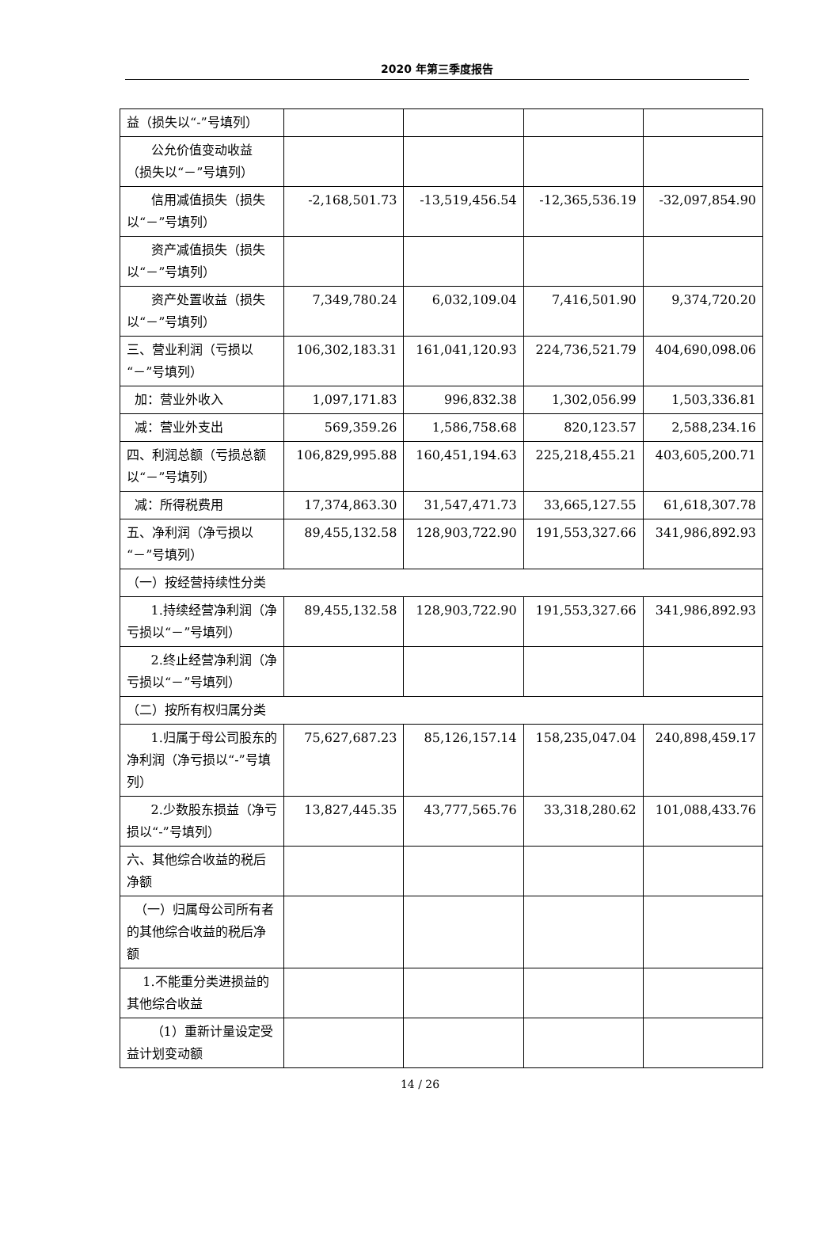2020 年第三季度报告
| 益（损失以“-”号填列） | | | | |
| 公允价值变动收益（损失以“－”号填列） | | | | |
| 信用减值损失（损失以“－”号填列） | -2,168,501.73 | -13,519,456.54 | -12,365,536.19 | -32,097,854.90 |
| 资产减值损失（损失以“－”号填列） | | | | |
| 资产处置收益（损失以“－”号填列） | 7,349,780.24 | 6,032,109.04 | 7,416,501.90 | 9,374,720.20 |
| 三、营业利润（亏损以“－”号填列） | 106,302,183.31 | 161,041,120.93 | 224,736,521.79 | 404,690,098.06 |
| 加：营业外收入 | 1,097,171.83 | 996,832.38 | 1,302,056.99 | 1,503,336.81 |
| 减：营业外支出 | 569,359.26 | 1,586,758.68 | 820,123.57 | 2,588,234.16 |
| 四、利润总额（亏损总额以“－”号填列） | 106,829,995.88 | 160,451,194.63 | 225,218,455.21 | 403,605,200.71 |
| 减：所得税费用 | 17,374,863.30 | 31,547,471.73 | 33,665,127.55 | 61,618,307.78 |
| 五、净利润（净亏损以“－”号填列） | 89,455,132.58 | 128,903,722.90 | 191,553,327.66 | 341,986,892.93 |
| （一）按经营持续性分类 | | | | |
| 1.持续经营净利润（净亏损以“－”号填列） | 89,455,132.58 | 128,903,722.90 | 191,553,327.66 | 341,986,892.93 |
| 2.终止经营净利润（净亏损以“－”号填列） | | | | |
| （二）按所有权归属分类 | | | | |
| 1.归属于母公司股东的净利润（净亏损以“-”号填列） | 75,627,687.23 | 85,126,157.14 | 158,235,047.04 | 240,898,459.17 |
| 2.少数股东损益（净亏损以“-”号填列） | 13,827,445.35 | 43,777,565.76 | 33,318,280.62 | 101,088,433.76 |
| 六、其他综合收益的税后净额 | | | | |
| （一）归属母公司所有者的其他综合收益的税后净额 | | | | |
| 1.不能重分类进损益的其他综合收益 | | | | |
| （1）重新计量设定受益计划变动额 | | | | |
14 / 26